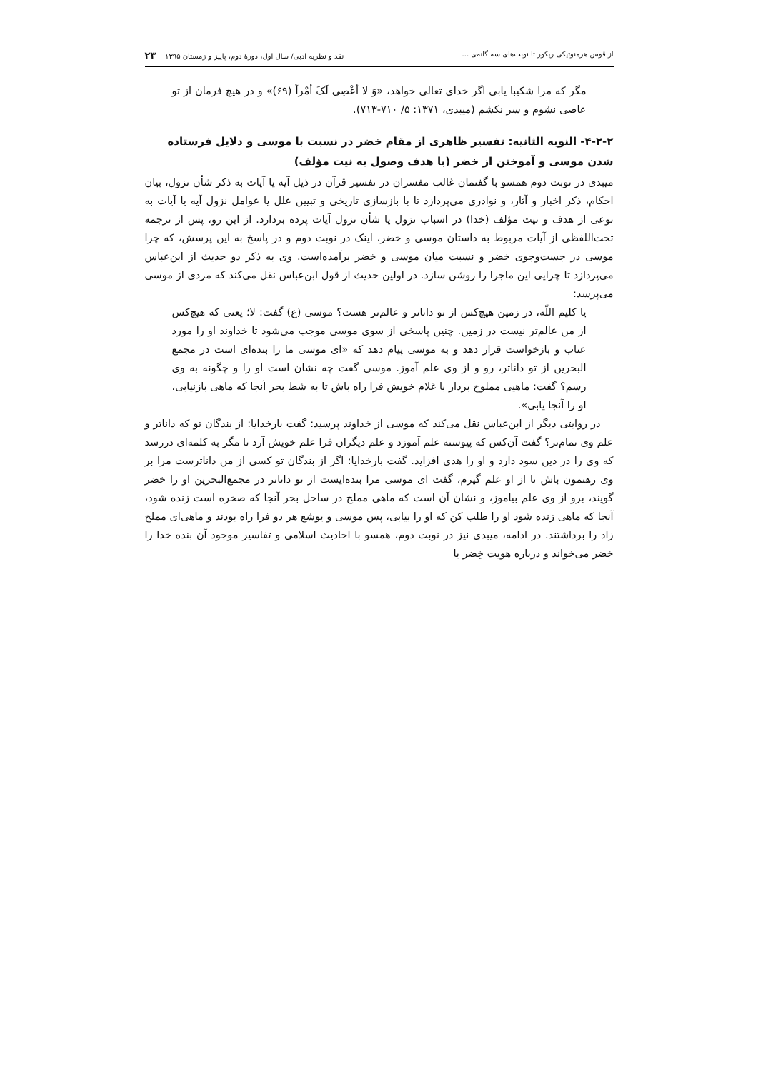از قوس هرمنوتیکی ریکور تا نوبت‌های سه گانه‌ی ... نقد و نظریه ادبی/ سال اول، دورهٔ دوم، پاییز و زمستان ۱۳۹۵ ۲۳
مگر که مرا شکیبا یابی اگر خدای تعالی خواهد، «وَ لا أعْصِی لَکَ أمْراً (۶۹)» و در هیچ فرمان از تو عاصی نشوم و سر نکشم (میبدی، ۱۳۷۱: ۵/ ۷۱۰-۷۱۳).
۴-۲-۲- النوبه الثانیه: تفسیر ظاهری از مقام خضر در نسبت با موسی و دلایل فرستاده شدن موسی و آموختن از خضر (با هدف وصول به نیت مؤلف)
میبدی در نوبت دوم همسو با گفتمان غالب مفسران در تفسیر قرآن در ذیل آیه یا آیات به ذکر شأن نزول، بیان احکام، ذکر اخبار و آثار، و نوادری می‌پردازد تا با بازسازی تاریخی و تبیین علل یا عوامل نزول آیه یا آیات به نوعی از هدف و نیت مؤلف (خدا) در اسباب نزول یا شأن نزول آیات پرده بردارد. از این رو، پس از ترجمه تحت‌اللفظی از آیات مربوط به داستان موسی و خضر، اینک در نوبت دوم و در پاسخ به این پرسش، که چرا موسی در جست‌وجوی خضر و نسبت میان موسی و خضر برآمده‌است. وی به ذکر دو حدیث از ابن‌عباس می‌پردازد تا چرایی این ماجرا را روشن سازد. در اولین حدیث از قول ابن‌عباس نقل می‌کند که مردی از موسی می‌پرسد:
یا کلیم اللّه، در زمین هیچ‌کس از تو داناتر و عالم‌تر هست؟ موسی (ع) گفت: لا؛ یعنی که هیچ‌کس از من عالم‌تر نیست در زمین. چنین پاسخی از سوی موسی موجب می‌شود تا خداوند او را مورد عتاب و بازخواست قرار دهد و به موسی پیام دهد که «ای موسی ما را بنده‌ای است در مجمع البحرین از تو داناتر، رو و از وی علم آموز. موسی گفت چه نشان است او را و چگونه به وی رسم؟ گفت: ماهیی مملوح بردار با غلام خویش فرا راه باش تا به شط بحر آنجا که ماهی بازنیابی، او را آنجا یابی».
در روایتی دیگر از ابن‌عباس نقل می‌کند که موسی از خداوند پرسید: گفت بارخدایا: از بندگان تو که داناتر و علم وی تمام‌تر؟ گفت آن‌کس که پیوسته علم آموزد و علم دیگران فرا علم خویش آرد تا مگر به کلمه‌ای دررسد که وی را در دین سود دارد و او را هدی افزاید. گفت بارخدایا: اگر از بندگان تو کسی از من داناترست مرا بر وی رهنمون باش تا از او علم گیرم، گفت ای موسی مرا بنده‌ایست از تو داناتر در مجمع‌البحرین او را خضر گویند، برو از وی علم بیاموز، و نشان آن است که ماهی مملح در ساحل بحر آنجا که صخره است زنده شود، آنجا که ماهی زنده شود او را طلب کن که او را بیابی، پس موسی و یوشع هر دو فرا راه بودند و ماهی‌ای مملح زاد را برداشتند. در ادامه، میبدی نیز در نوبت دوم، همسو با احادیث اسلامی و تفاسیر موجود آن بنده خدا را خضر می‌خواند و درباره هویت خِضر یا